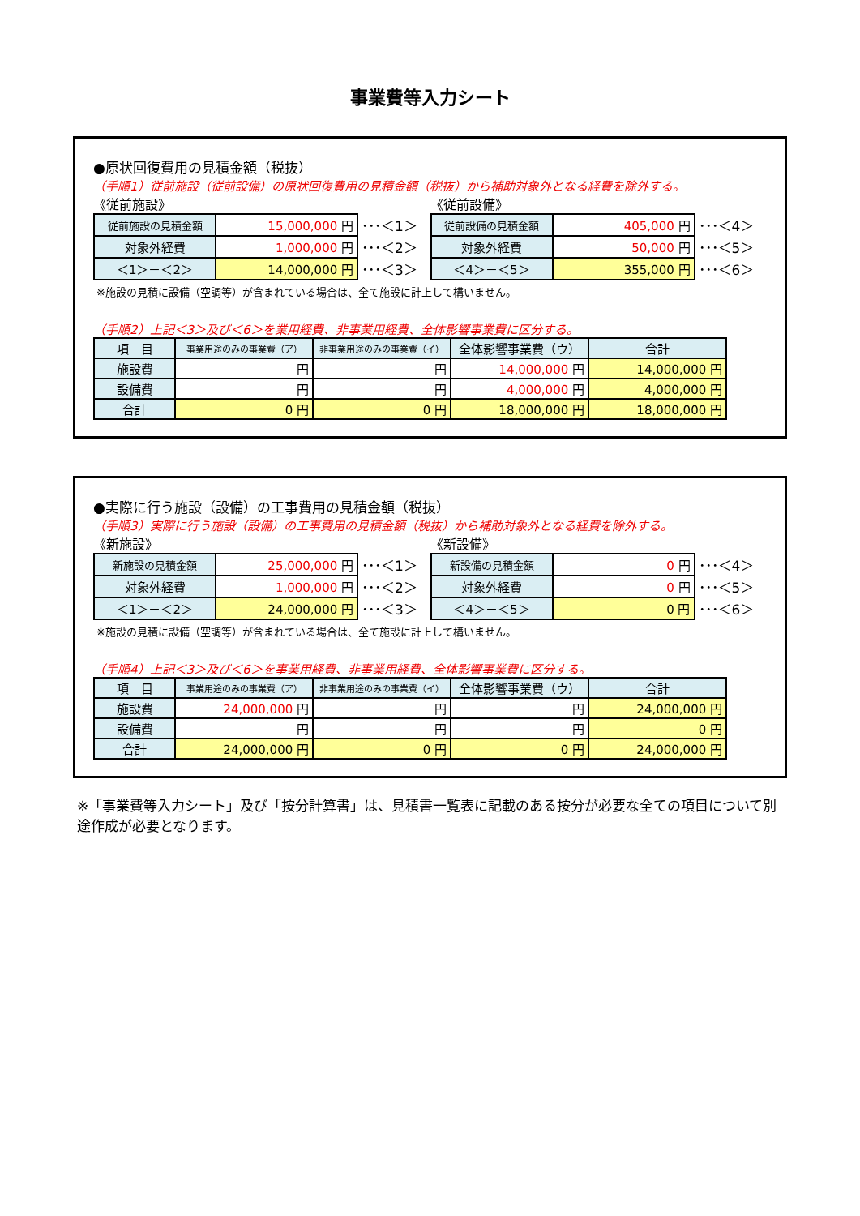事業費等入力シート
●原状回復費用の見積金額（税抜）
（手順1）従前施設（従前設備）の原状回復費用の見積金額（税抜）から補助対象外となる経費を除外する。
《従前施設》
| 従前施設の見積金額 | 15,000,000 円 | ･･･＜1＞ |
| 対象外経費 | 1,000,000 円 | ･･･＜2＞ |
| ＜1＞－＜2＞ | 14,000,000 円 | ･･･＜3＞ |
《従前設備》
| 従前設備の見積金額 | 405,000 円 | ･･･＜4＞ |
| 対象外経費 | 50,000 円 | ･･･＜5＞ |
| ＜4＞－＜5＞ | 355,000 円 | ･･･＜6＞ |
※施設の見積に設備（空調等）が含まれている場合は、全て施設に計上して構いません。
（手順2）上記＜3＞及び＜6＞を業用経費、非事業用経費、全体影響事業費に区分する。
| 項 目 | 事業用途のみの事業費（ア） | 非事業用途のみの事業費（イ） | 全体影響事業費（ウ） | 合計 |
| --- | --- | --- | --- | --- |
| 施設費 | 円 | 円 | 14,000,000 円 | 14,000,000 円 |
| 設備費 | 円 | 円 | 4,000,000 円 | 4,000,000 円 |
| 合計 | 0 円 | 0 円 | 18,000,000 円 | 18,000,000 円 |
●実際に行う施設（設備）の工事費用の見積金額（税抜）
（手順3）実際に行う施設（設備）の工事費用の見積金額（税抜）から補助対象外となる経費を除外する。
《新施設》
| 新施設の見積金額 | 25,000,000 円 | ･･･＜1＞ |
| 対象外経費 | 1,000,000 円 | ･･･＜2＞ |
| ＜1＞－＜2＞ | 24,000,000 円 | ･･･＜3＞ |
《新設備》
| 新設備の見積金額 | 0 円 | ･･･＜4＞ |
| 対象外経費 | 0 円 | ･･･＜5＞ |
| ＜4＞－＜5＞ | 0 円 | ･･･＜6＞ |
※施設の見積に設備（空調等）が含まれている場合は、全て施設に計上して構いません。
（手順4）上記＜3＞及び＜6＞を事業用経費、非事業用経費、全体影響事業費に区分する。
| 項 目 | 事業用途のみの事業費（ア） | 非事業用途のみの事業費（イ） | 全体影響事業費（ウ） | 合計 |
| --- | --- | --- | --- | --- |
| 施設費 | 24,000,000 円 | 円 | 円 | 24,000,000 円 |
| 設備費 | 円 | 円 | 円 | 0 円 |
| 合計 | 24,000,000 円 | 0 円 | 0 円 | 24,000,000 円 |
※「事業費等入力シート」及び「按分計算書」は、見積書一覧表に記載のある按分が必要な全ての項目について別途作成が必要となります。